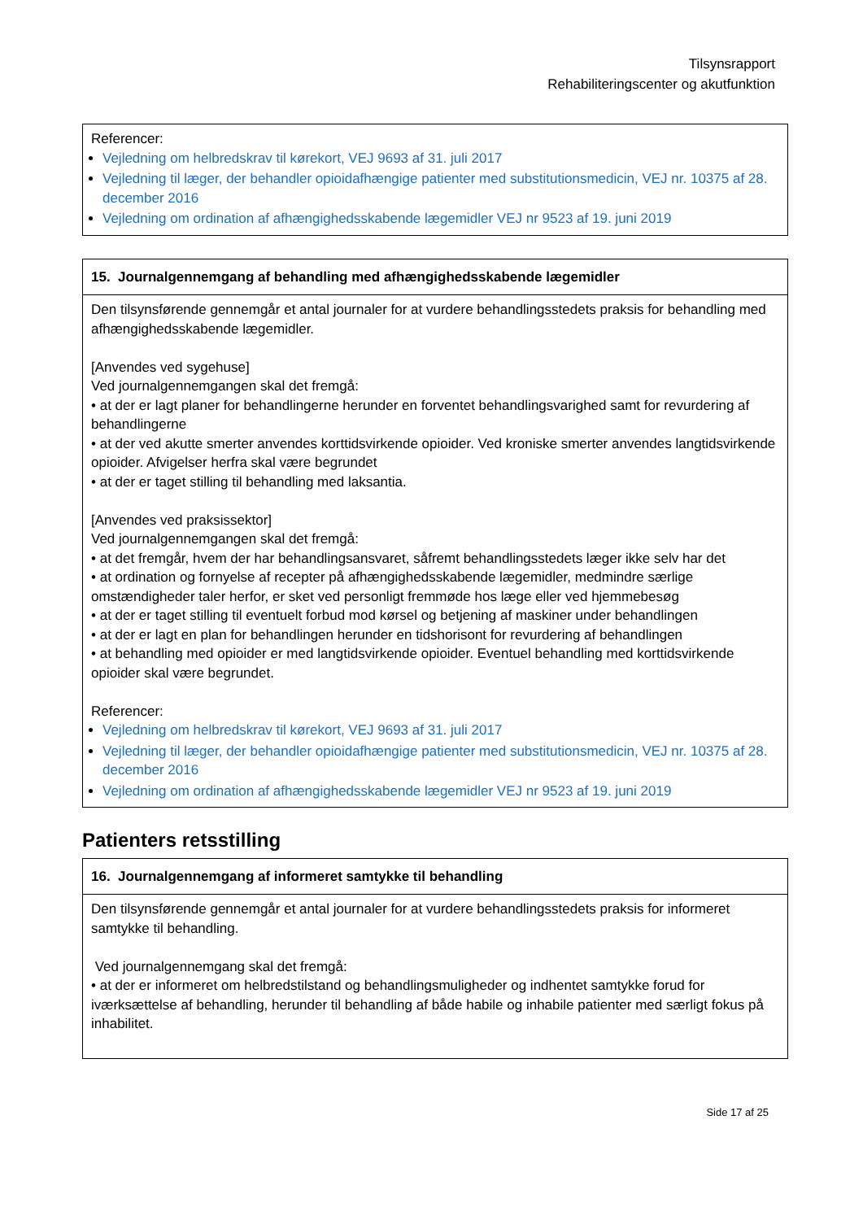Tilsynsrapport
Rehabiliteringscenter og akutfunktion
| Referencer: Vejledning om helbredskrav til kørekort, VEJ 9693 af 31. juli 2017 Vejledning til læger, der behandler opioidafhængige patienter med substitutionsmedicin, VEJ nr. 10375 af 28. december 2016 Vejledning om ordination af afhængighedsskabende lægemidler VEJ nr 9523 af 19. juni 2019 |
| 15. Journalgennemgang af behandling med afhængighedsskabende lægemidler |
| --- |
| Den tilsynsførende gennemgår et antal journaler for at vurdere behandlingsstedets praksis for behandling med afhængighedsskabende lægemidler. [Anvendes ved sygehuse] Ved journalgennemgangen skal det fremgå: • at der er lagt planer for behandlingerne herunder en forventet behandlingsvarighed samt for revurdering af behandlingerne • at der ved akutte smerter anvendes korttidsvirkende opioider. Ved kroniske smerter anvendes langtidsvirkende opioider. Afvigelser herfra skal være begrundet • at der er taget stilling til behandling med laksantia. [Anvendes ved praksissektor] Ved journalgennemgangen skal det fremgå: • at det fremgår, hvem der har behandlingsansvaret, såfremt behandlingsstedets læger ikke selv har det • at ordination og fornyelse af recepter på afhængighedsskabende lægemidler, medmindre særlige omstændigheder taler herfor, er sket ved personligt fremmøde hos læge eller ved hjemmebesøg • at der er taget stilling til eventuelt forbud mod kørsel og betjening af maskiner under behandlingen • at der er lagt en plan for behandlingen herunder en tidshorisont for revurdering af behandlingen • at behandling med opioider er med langtidsvirkende opioider. Eventuel behandling med korttidsvirkende opioider skal være begrundet. Referencer: Vejledning om helbredskrav til kørekort, VEJ 9693 af 31. juli 2017 Vejledning til læger, der behandler opioidafhængige patienter med substitutionsmedicin, VEJ nr. 10375 af 28. december 2016 Vejledning om ordination af afhængighedsskabende lægemidler VEJ nr 9523 af 19. juni 2019 |
Patienters retsstilling
| 16. Journalgennemgang af informeret samtykke til behandling |
| --- |
| Den tilsynsførende gennemgår et antal journaler for at vurdere behandlingsstedets praksis for informeret samtykke til behandling. Ved journalgennemgang skal det fremgå: • at der er informeret om helbredstilstand og behandlingsmuligheder og indhentet samtykke forud for iværksættelse af behandling, herunder til behandling af både habile og inhabile patienter med særligt fokus på inhabilitet. |
Side 17 af 25